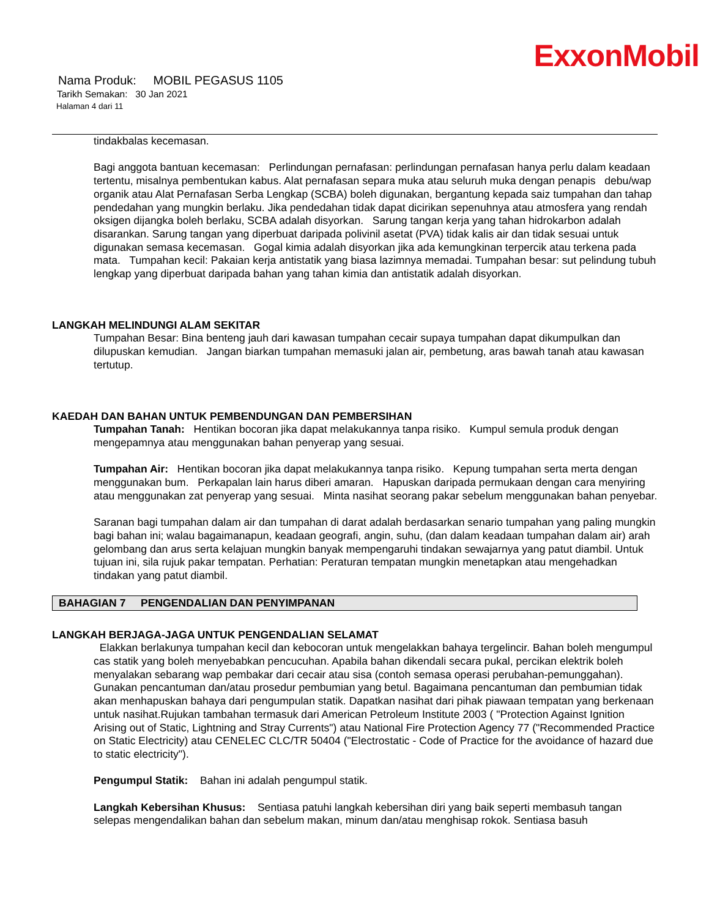ExxonMobil
Nama Produk: MOBIL PEGASUS 1105
Tarikh Semakan: 30 Jan 2021
Halaman 4 dari 11
tindakbalas kecemasan.
Bagi anggota bantuan kecemasan: Perlindungan pernafasan: perlindungan pernafasan hanya perlu dalam keadaan tertentu, misalnya pembentukan kabus. Alat pernafasan separa muka atau seluruh muka dengan penapis debu/wap organik atau Alat Pernafasan Serba Lengkap (SCBA) boleh digunakan, bergantung kepada saiz tumpahan dan tahap pendedahan yang mungkin berlaku. Jika pendedahan tidak dapat dicirikan sepenuhnya atau atmosfera yang rendah oksigen dijangka boleh berlaku, SCBA adalah disyorkan. Sarung tangan kerja yang tahan hidrokarbon adalah disarankan. Sarung tangan yang diperbuat daripada polivinil asetat (PVA) tidak kalis air dan tidak sesuai untuk digunakan semasa kecemasan. Gogal kimia adalah disyorkan jika ada kemungkinan terpercik atau terkena pada mata. Tumpahan kecil: Pakaian kerja antistatik yang biasa lazimnya memadai. Tumpahan besar: sut pelindung tubuh lengkap yang diperbuat daripada bahan yang tahan kimia dan antistatik adalah disyorkan.
LANGKAH MELINDUNGI ALAM SEKITAR
Tumpahan Besar: Bina benteng jauh dari kawasan tumpahan cecair supaya tumpahan dapat dikumpulkan dan dilupuskan kemudian. Jangan biarkan tumpahan memasuki jalan air, pembetung, aras bawah tanah atau kawasan tertutup.
KAEDAH DAN BAHAN UNTUK PEMBENDUNGAN DAN PEMBERSIHAN
Tumpahan Tanah: Hentikan bocoran jika dapat melakukannya tanpa risiko. Kumpul semula produk dengan mengepamnya atau menggunakan bahan penyerap yang sesuai.
Tumpahan Air: Hentikan bocoran jika dapat melakukannya tanpa risiko. Kepung tumpahan serta merta dengan menggunakan bum. Perkapalan lain harus diberi amaran. Hapuskan daripada permukaan dengan cara menyiring atau menggunakan zat penyerap yang sesuai. Minta nasihat seorang pakar sebelum menggunakan bahan penyebar.
Saranan bagi tumpahan dalam air dan tumpahan di darat adalah berdasarkan senario tumpahan yang paling mungkin bagi bahan ini; walau bagaimanapun, keadaan geografi, angin, suhu, (dan dalam keadaan tumpahan dalam air) arah gelombang dan arus serta kelajuan mungkin banyak mempengaruhi tindakan sewajarnya yang patut diambil. Untuk tujuan ini, sila rujuk pakar tempatan. Perhatian: Peraturan tempatan mungkin menetapkan atau mengehadkan tindakan yang patut diambil.
BAHAGIAN 7 PENGENDALIAN DAN PENYIMPANAN
LANGKAH BERJAGA-JAGA UNTUK PENGENDALIAN SELAMAT
Elakkan berlakunya tumpahan kecil dan kebocoran untuk mengelakkan bahaya tergelincir. Bahan boleh mengumpul cas statik yang boleh menyebabkan pencucuhan. Apabila bahan dikendali secara pukal, percikan elektrik boleh menyalakan sebarang wap pembakar dari cecair atau sisa (contoh semasa operasi perubahan-pemunggahan). Gunakan pencantuman dan/atau prosedur pembumian yang betul. Bagaimana pencantuman dan pembumian tidak akan menhapuskan bahaya dari pengumpulan statik. Dapatkan nasihat dari pihak piawaan tempatan yang berkenaan untuk nasihat.Rujukan tambahan termasuk dari American Petroleum Institute 2003 ( "Protection Against Ignition Arising out of Static, Lightning and Stray Currents") atau National Fire Protection Agency 77 ("Recommended Practice on Static Electricity) atau CENELEC CLC/TR 50404 ("Electrostatic - Code of Practice for the avoidance of hazard due to static electricity").
Pengumpul Statik: Bahan ini adalah pengumpul statik.
Langkah Kebersihan Khusus: Sentiasa patuhi langkah kebersihan diri yang baik seperti membasuh tangan selepas mengendalikan bahan dan sebelum makan, minum dan/atau menghisap rokok. Sentiasa basuh